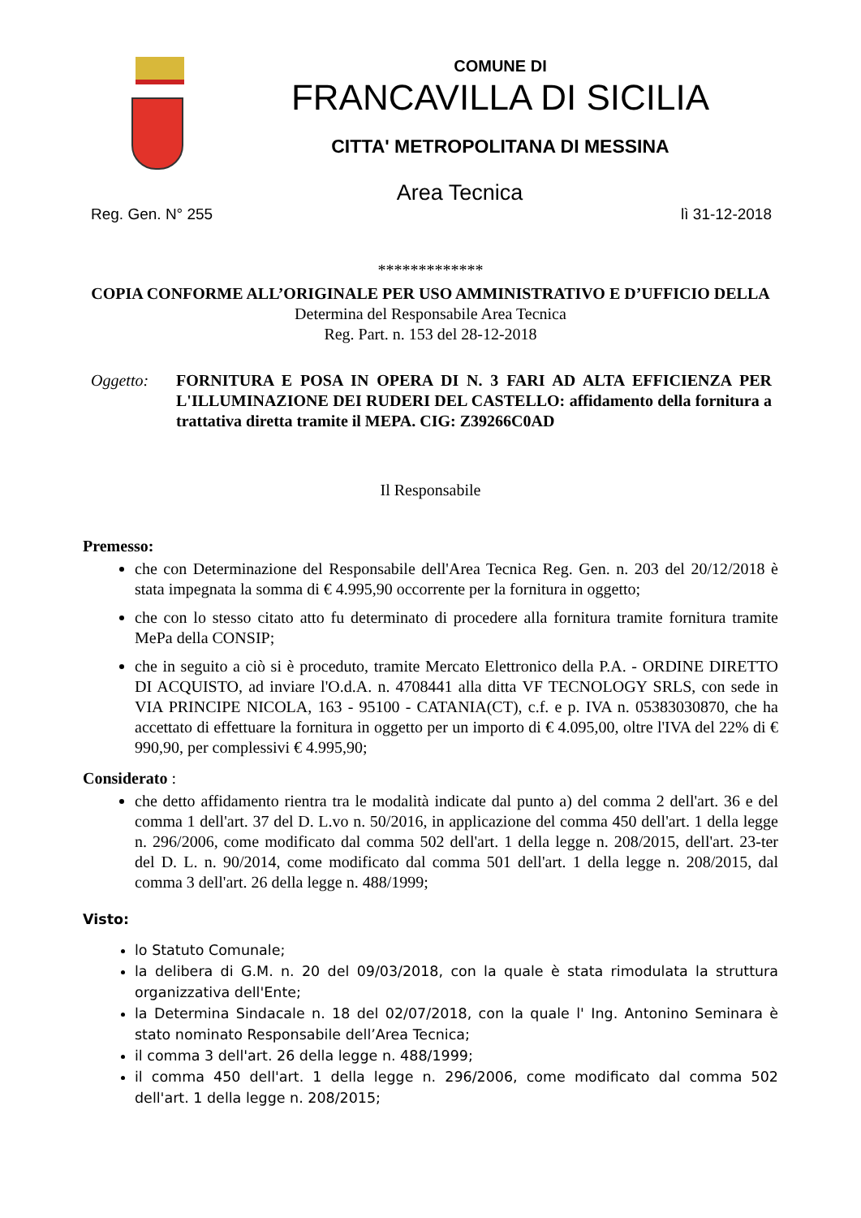COMUNE DI
FRANCAVILLA DI SICILIA
CITTA' METROPOLITANA DI MESSINA
Area Tecnica
Reg. Gen. N° 255 lì 31-12-2018
*************
COPIA CONFORME ALL’ORIGINALE PER USO AMMINISTRATIVO E D’UFFICIO DELLA
Determina del Responsabile Area Tecnica
Reg. Part. n. 153 del 28-12-2018
Oggetto: FORNITURA E POSA IN OPERA DI N. 3 FARI AD ALTA EFFICIENZA PER L'ILLUMINAZIONE DEI RUDERI DEL CASTELLO: affidamento della fornitura a trattativa diretta tramite il MEPA. CIG: Z39266C0AD
Il Responsabile
Premesso:
che con Determinazione del Responsabile dell'Area Tecnica Reg. Gen. n. 203 del 20/12/2018 è stata impegnata la somma di € 4.995,90 occorrente per la fornitura in oggetto;
che con lo stesso citato atto fu determinato di procedere alla fornitura tramite fornitura tramite MePa della CONSIP;
che in seguito a ciò si è proceduto, tramite Mercato Elettronico della P.A. - ORDINE DIRETTO DI ACQUISTO, ad inviare l'O.d.A. n. 4708441 alla ditta VF TECNOLOGY SRLS, con sede in VIA PRINCIPE NICOLA, 163 - 95100 - CATANIA(CT), c.f. e p. IVA n. 05383030870, che ha accettato di effettuare la fornitura in oggetto per un importo di € 4.095,00, oltre l'IVA del 22% di € 990,90, per complessivi € 4.995,90;
Considerato :
che detto affidamento rientra tra le modalità indicate dal punto a) del comma 2 dell'art. 36 e del comma 1 dell'art. 37 del D. L.vo n. 50/2016, in applicazione del comma 450 dell'art. 1 della legge n. 296/2006, come modificato dal comma 502 dell'art. 1 della legge n. 208/2015, dell'art. 23-ter del D. L. n. 90/2014, come modificato dal comma 501 dell'art. 1 della legge n. 208/2015, dal comma 3 dell'art. 26 della legge n. 488/1999;
Visto:
lo Statuto Comunale;
la delibera di G.M. n. 20 del 09/03/2018, con la quale è stata rimodulata la struttura organizzativa dell'Ente;
la Determina Sindacale n. 18 del 02/07/2018, con la quale l' Ing. Antonino Seminara è stato nominato Responsabile dell’Area Tecnica;
il comma 3 dell'art. 26 della legge n. 488/1999;
il comma 450 dell'art. 1 della legge n. 296/2006, come modificato dal comma 502 dell'art. 1 della legge n. 208/2015;